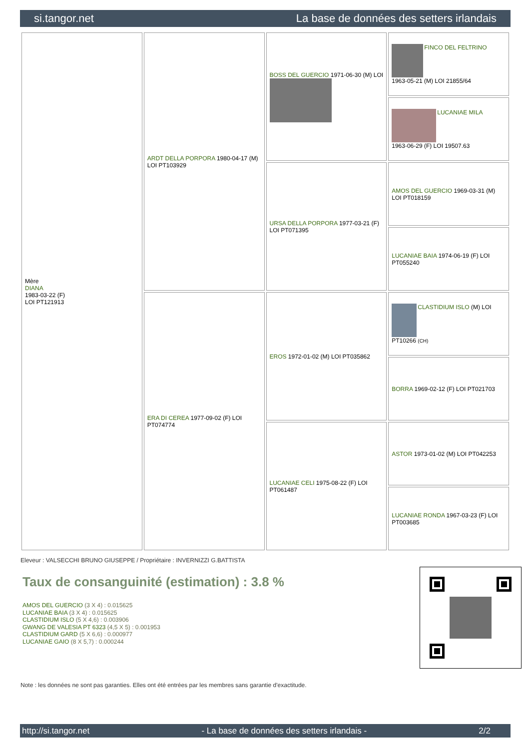si.tangor.net La base de données des setters irlandais
| Mère DIANA 1983-03-22 (F) LOI PT121913 | ARDT DELLA PORPORA 1980-04-17 (M) LOI PT103929 | BOSS DEL GUERCIO 1971-06-30 (M) LOI | FINCO DEL FELTRINO 1963-05-21 (M) LOI 21855/64 |
| | | | LUCANIAE MILA 1963-06-29 (F) LOI 19507.63 |
| | | URSA DELLA PORPORA 1977-03-21 (F) LOI PT071395 | AMOS DEL GUERCIO 1969-03-31 (M) LOI PT018159 |
| | | | LUCANIAE BAIA 1974-06-19 (F) LOI PT055240 |
| | ERA DI CEREA 1977-09-02 (F) LOI PT074774 | EROS 1972-01-02 (M) LOI PT035862 | CLASTIDIUM ISLO (M) LOI PT10266 (CH) |
| | | | BORRA 1969-02-12 (F) LOI PT021703 |
| | | LUCANIAE CELI 1975-08-22 (F) LOI PT061487 | ASTOR 1973-01-02 (M) LOI PT042253 |
| | | | LUCANIAE RONDA 1967-03-23 (F) LOI PT003685 |
Eleveur : VALSECCHI BRUNO GIUSEPPE / Propriétaire : INVERNIZZI G.BATTISTA
Taux de consanguinité (estimation) : 3.8 %
AMOS DEL GUERCIO (3 X 4) : 0.015625
LUCANIAE BAIA (3 X 4) : 0.015625
CLASTIDIUM ISLO (5 X 4,6) : 0.003906
GWANG DE VALESIA PT 6323 (4,5 X 5) : 0.001953
CLASTIDIUM GARD (5 X 6,6) : 0.000977
LUCANIAE GAIO (8 X 5,7) : 0.000244
Note : les données ne sont pas garanties. Elles ont été entrées par les membres sans garantie d'exactitude.
http://si.tangor.net - La base de données des setters irlandais - 2/2